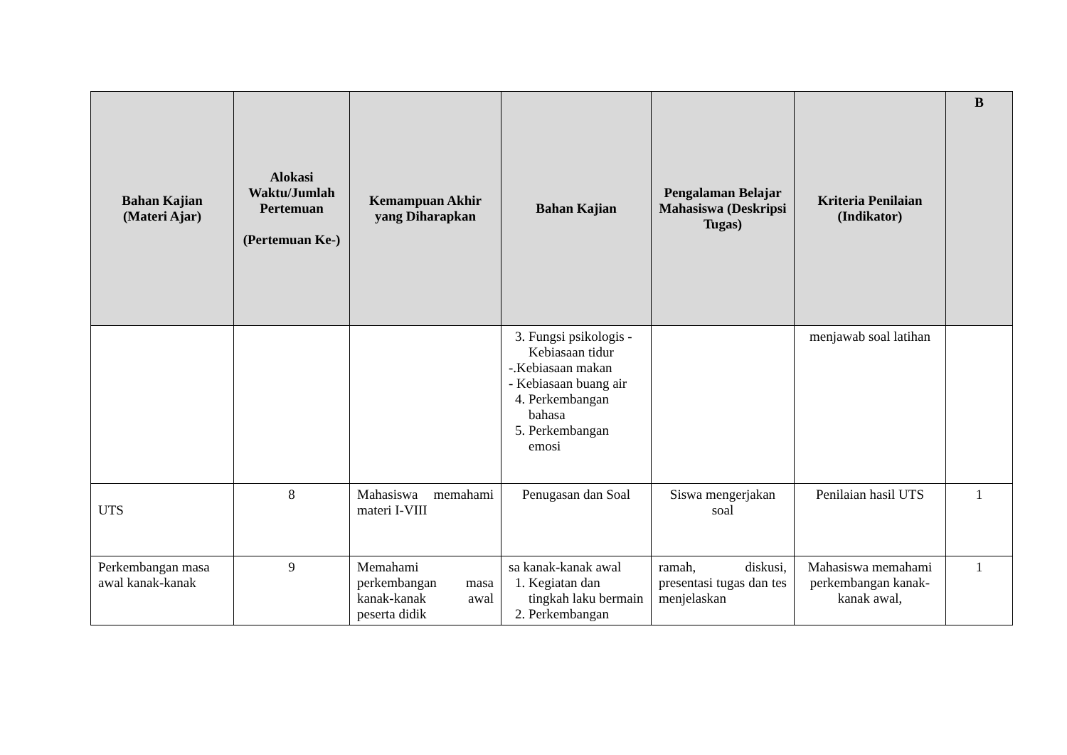| Bahan Kajian (Materi Ajar) | Alokasi Waktu/Jumlah Pertemuan (Pertemuan Ke-) | Kemampuan Akhir yang Diharapkan | Bahan Kajian | Pengalaman Belajar Mahasiswa (Deskripsi Tugas) | Kriteria Penilaian (Indikator) | B |
| --- | --- | --- | --- | --- | --- | --- |
| | | | 3. Fungsi psikologis - Kebiasaan tidur -.Kebiasaan makan - Kebiasaan buang air 4. Perkembangan bahasa 5. Perkembangan emosi | | menjawab soal latihan | |
| UTS | 8 | Mahasiswa memahami materi I-VIII | Penugasan dan Soal | Siswa mengerjakan soal | Penilaian hasil UTS | 1 |
| Perkembangan masa awal kanak-kanak | 9 | Memahami perkembangan masa kanak-kanak awal peserta didik | sa kanak-kanak awal 1. Kegiatan dan tingkah laku bermain 2. Perkembangan | ramah, diskusi, presentasi tugas dan tes menjelaskan | Mahasiswa memahami perkembangan kanak-kanak awal, | 1 |